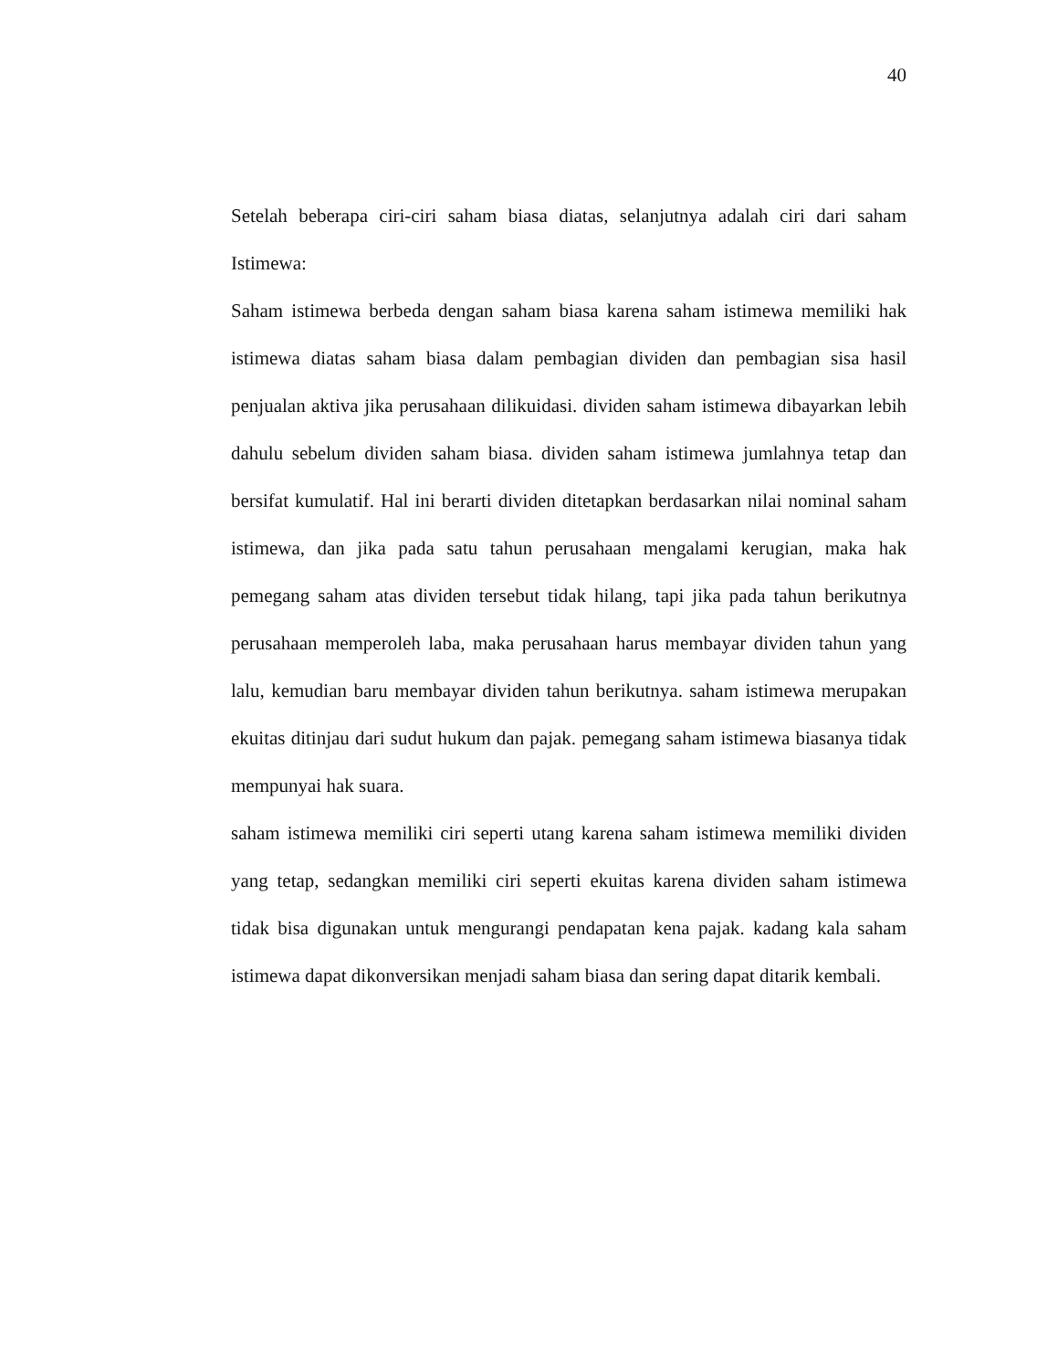40
Setelah beberapa ciri-ciri saham biasa diatas, selanjutnya adalah ciri dari saham Istimewa:
Saham istimewa berbeda dengan saham biasa karena saham istimewa memiliki hak istimewa diatas saham biasa dalam pembagian dividen dan pembagian sisa hasil penjualan aktiva jika perusahaan dilikuidasi. dividen saham istimewa dibayarkan lebih dahulu sebelum dividen saham biasa. dividen saham istimewa jumlahnya tetap dan bersifat kumulatif. Hal ini berarti dividen ditetapkan berdasarkan nilai nominal saham istimewa, dan jika pada satu tahun perusahaan mengalami kerugian, maka hak pemegang saham atas dividen tersebut tidak hilang, tapi jika pada tahun berikutnya perusahaan memperoleh laba, maka perusahaan harus membayar dividen tahun yang lalu, kemudian baru membayar dividen tahun berikutnya. saham istimewa merupakan ekuitas ditinjau dari sudut hukum dan pajak. pemegang saham istimewa biasanya tidak mempunyai hak suara.
saham istimewa memiliki ciri seperti utang karena saham istimewa memiliki dividen yang tetap, sedangkan memiliki ciri seperti ekuitas karena dividen saham istimewa tidak bisa digunakan untuk mengurangi pendapatan kena pajak. kadang kala saham istimewa dapat dikonversikan menjadi saham biasa dan sering dapat ditarik kembali.